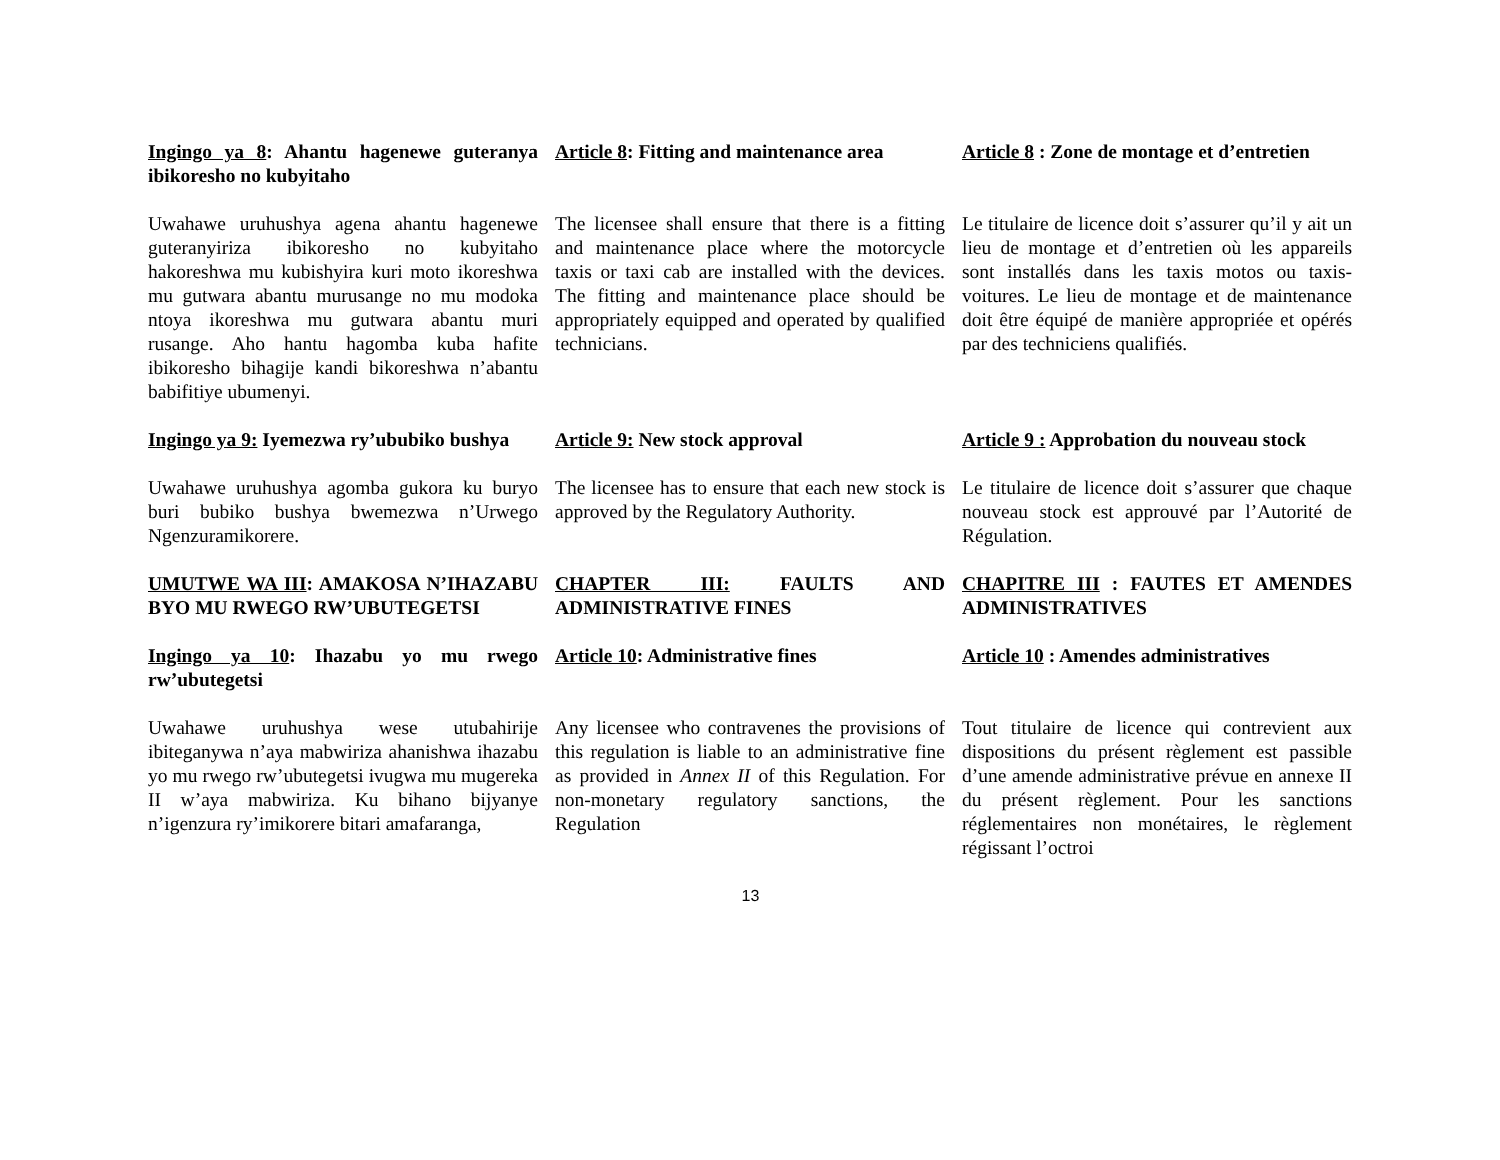Ingingo ya 8: Ahantu hagenewe guteranya ibikoresho no kubyitaho
Article 8: Fitting and maintenance area
Article 8 : Zone de montage et d’entretien
Uwahawe uruhushya agena ahantu hagenewe guteranyiriza ibikoresho no kubyitaho hakoreshwa mu kubishyira kuri moto ikoreshwa mu gutwara abantu murusange no mu modoka ntoya ikoreshwa mu gutwara abantu muri rusange. Aho hantu hagomba kuba hafite ibikoresho bihagije kandi bikoreshwa n’abantu babifitiye ubumenyi.
The licensee shall ensure that there is a fitting and maintenance place where the motorcycle taxis or taxi cab are installed with the devices. The fitting and maintenance place should be appropriately equipped and operated by qualified technicians.
Le titulaire de licence doit s’assurer qu’il y ait un lieu de montage et d’entretien où les appareils sont installés dans les taxis motos ou taxis-voitures. Le lieu de montage et de maintenance doit être équipé de manière appropriée et opérés par des techniciens qualifiés.
Ingingo ya 9: Iyemezwa ry’ububiko bushya
Article 9: New stock approval
Article 9 : Approbation du nouveau stock
Uwahawe uruhushya agomba gukora ku buryo buri bubiko bushya bwemezwa n’Urwego Ngenzuramikorere.
The licensee has to ensure that each new stock is approved by the Regulatory Authority.
Le titulaire de licence doit s’assurer que chaque nouveau stock est approuvé par l’Autorité de Régulation.
UMUTWE WA III: AMAKOSA N’IHAZABU BYO MU RWEGO RW’UBUTEGETSI
CHAPTER III: FAULTS AND ADMINISTRATIVE FINES
CHAPITRE III : FAUTES ET AMENDES ADMINISTRATIVES
Ingingo ya 10: Ihazabu yo mu rwego rw’ubutegetsi
Article 10: Administrative fines
Article 10 : Amendes administratives
Uwahawe uruhushya wese utubahirije ibiteganywa n’aya mabwiriza ahanishwa ihazabu yo mu rwego rw’ubutegetsi ivugwa mu mugereka II w’aya mabwiriza. Ku bihano bijyanye n’igenzura ry’imikorere bitari amafaranga,
Any licensee who contravenes the provisions of this regulation is liable to an administrative fine as provided in Annex II of this Regulation. For non-monetary regulatory sanctions, the Regulation
Tout titulaire de licence qui contrevient aux dispositions du présent règlement est passible d’une amende administrative prévue en annexe II du présent règlement. Pour les sanctions réglementaires non monétaires, le règlement régissant l’octroi
13